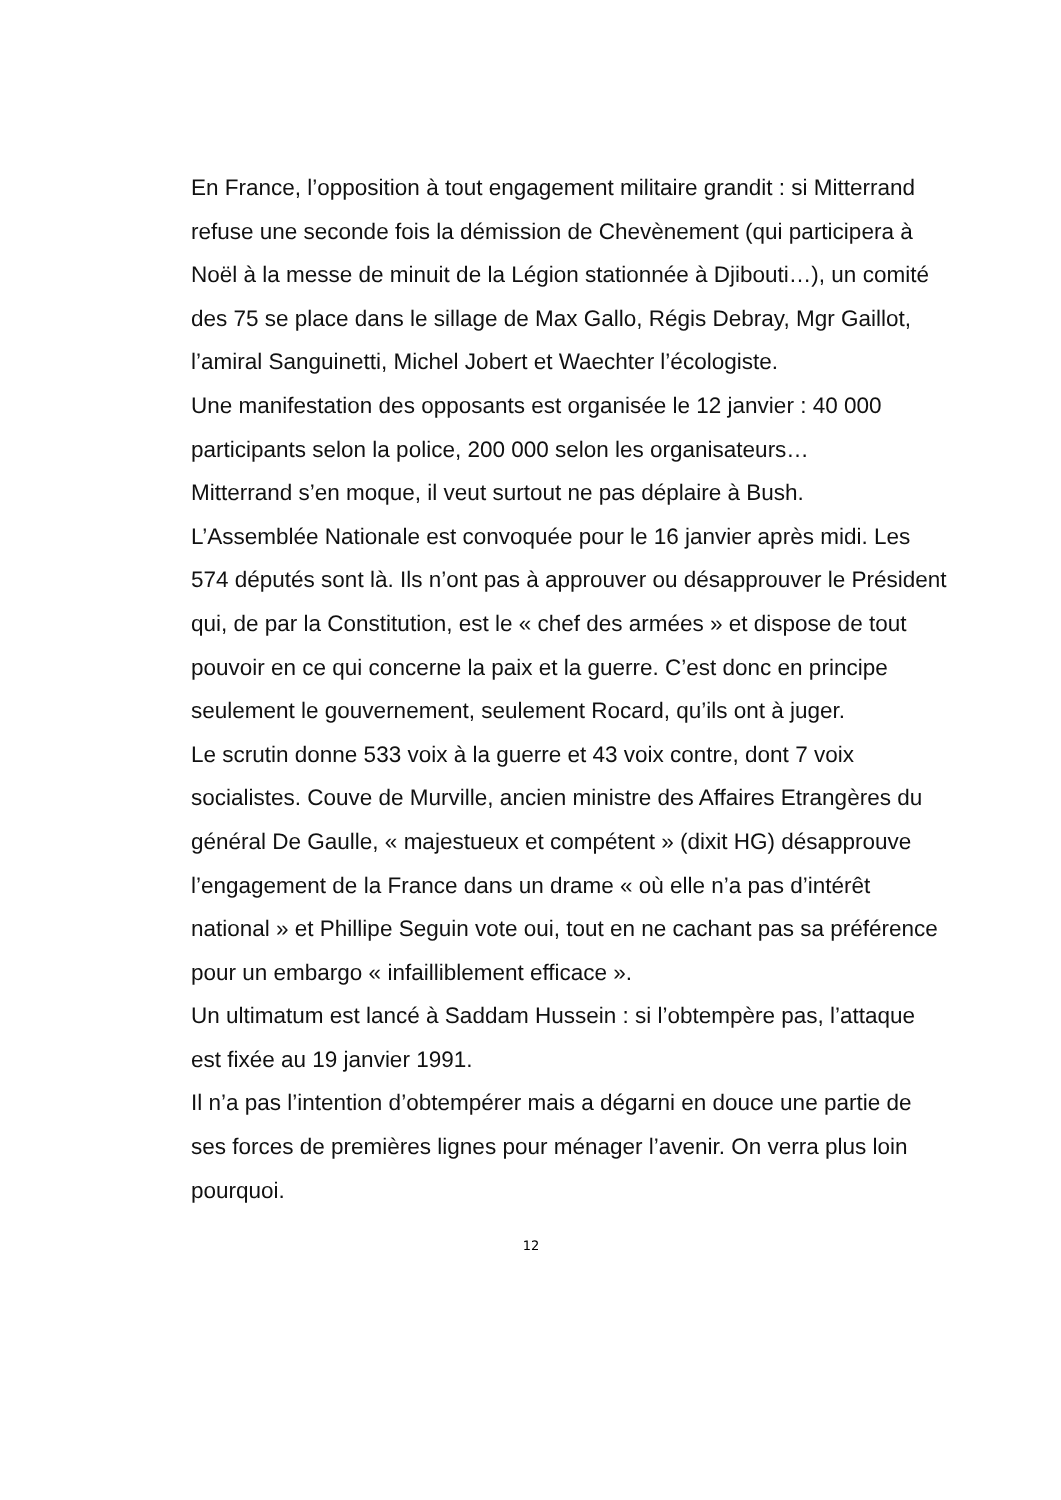En France, l’opposition à tout engagement militaire grandit : si Mitterrand refuse une seconde fois la démission de Chevènement (qui participera à Noël à la messe de minuit de la Légion stationnée à Djibouti…), un comité des 75 se place dans le sillage de Max Gallo, Régis Debray, Mgr Gaillot, l’amiral Sanguinetti, Michel Jobert et Waechter l’écologiste.
Une manifestation des opposants est organisée le 12 janvier : 40 000 participants selon la police, 200 000 selon les organisateurs…
Mitterrand s’en moque, il veut surtout ne pas déplaire à Bush.
L’Assemblée Nationale est convoquée pour le 16 janvier après midi. Les 574 députés sont là. Ils n’ont pas à approuver ou désapprouver le Président qui, de par la Constitution, est le « chef des armées » et dispose de tout pouvoir en ce qui concerne la paix et la guerre. C’est donc en principe seulement le gouvernement, seulement Rocard, qu’ils ont à juger.
Le scrutin donne 533 voix à la guerre et 43 voix contre, dont 7 voix socialistes. Couve de Murville, ancien ministre des Affaires Etrangères du général De Gaulle, « majestueux et compétent » (dixit HG) désapprouve l’engagement de la France dans un drame « où elle n’a pas d’intérêt national » et Phillipe Seguin vote oui, tout en ne cachant pas sa préférence pour un embargo « infailliblement efficace ».
Un ultimatum est lancé à Saddam Hussein : si l’obtempère pas, l’attaque est fixée au 19 janvier 1991.
Il n’a pas l’intention d’obtempérer mais a dégarni en douce une partie de ses forces de premières lignes pour ménager l’avenir. On verra plus loin pourquoi.
12